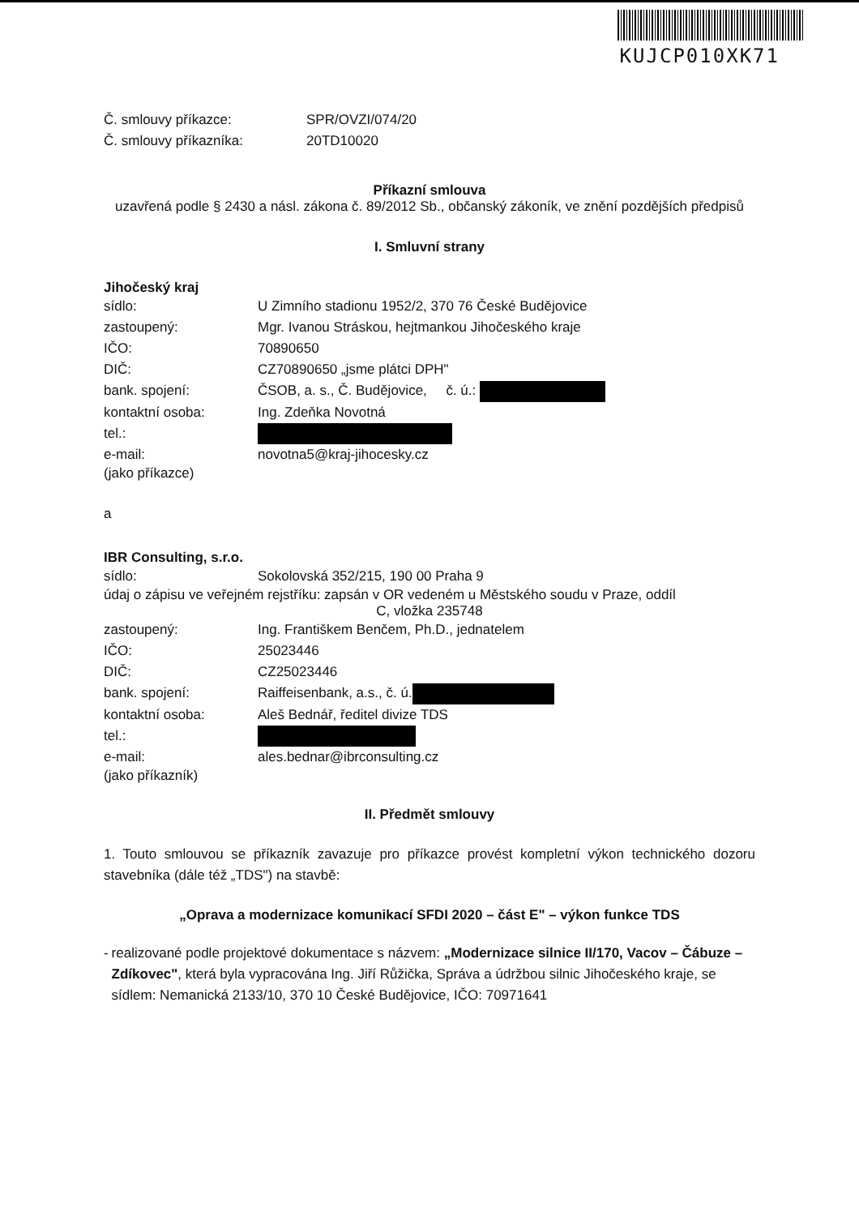KUJCP010XK71
Č. smlouvy příkazce: SPR/OVZI/074/20
Č. smlouvy příkazníka: 20TD10020
Příkazní smlouva
uzavřená podle § 2430 a násl. zákona č. 89/2012 Sb., občanský zákoník, ve znění pozdějších předpisů
I. Smluvní strany
Jihočeský kraj
sídlo: U Zimního stadionu 1952/2, 370 76 České Budějovice
zastoupený: Mgr. Ivanou Stráskou, hejtmankou Jihočeského kraje
IČO: 70890650
DIČ: CZ70890650 „jsme plátci DPH"
bank. spojení: ČSOB, a. s., Č. Budějovice, č. ú.:
kontaktní osoba: Ing. Zdeňka Novotná
tel.:
e-mail: novotna5@kraj-jihocesky.cz
(jako příkazce)
a
IBR Consulting, s.r.o.
sídlo: Sokolovská 352/215, 190 00 Praha 9
údaj o zápisu ve veřejném rejstříku: zapsán v OR vedeném u Městského soudu v Praze, oddíl
C, vložka 235748
zastoupený: Ing. Františkem Benčem, Ph.D., jednatelem
IČO: 25023446
DIČ: CZ25023446
bank. spojení: Raiffeisenbank, a.s., č. ú.
kontaktní osoba: Aleš Bednář, ředitel divize TDS
tel.:
e-mail: ales.bednar@ibrconsulting.cz
(jako příkazník)
II. Předmět smlouvy
1. Touto smlouvou se příkazník zavazuje pro příkazce provést kompletní výkon technického dozoru stavebníka (dále též „TDS") na stavbě:
„Oprava a modernizace komunikací SFDI 2020 – část E" – výkon funkce TDS
- realizované podle projektové dokumentace s názvem: „Modernizace silnice II/170, Vacov – Čábuze – Zdíkovec", která byla vypracována Ing. Jiří Růžička, Správa a údržbou silnic Jihočeského kraje, se sídlem: Nemanická 2133/10, 370 10 České Budějovice, IČO: 70971641